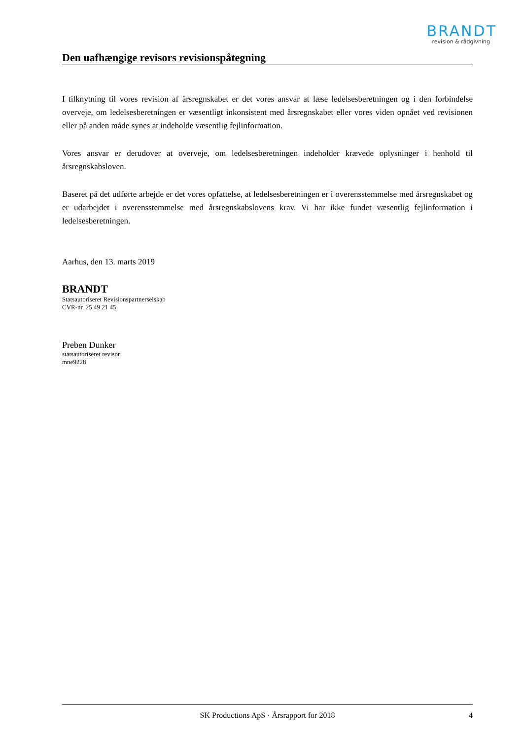BRANDT
revision & rådgivning
Den uafhængige revisors revisionspåtegning
I tilknytning til vores revision af årsregnskabet er det vores ansvar at læse ledelsesberetningen og i den forbindelse overveje, om ledelsesberetningen er væsentligt inkonsistent med årsregnskabet eller vores viden opnået ved revisionen eller på anden måde synes at indeholde væsentlig fejlinformation.
Vores ansvar er derudover at overveje, om ledelsesberetningen indeholder krævede oplysninger i henhold til årsregnskabsloven.
Baseret på det udførte arbejde er det vores opfattelse, at ledelsesberetningen er i overensstemmelse med årsregnskabet og er udarbejdet i overensstemmelse med årsregnskabslovens krav. Vi har ikke fundet væsentlig fejlinformation i ledelsesberetningen.
Aarhus, den 13. marts 2019
BRANDT
Statsautoriseret Revisionspartnerselskab
CVR-nr. 25 49 21 45
Preben Dunker
statsautoriseret revisor
mne9228
SK Productions ApS · Årsrapport for 2018 4